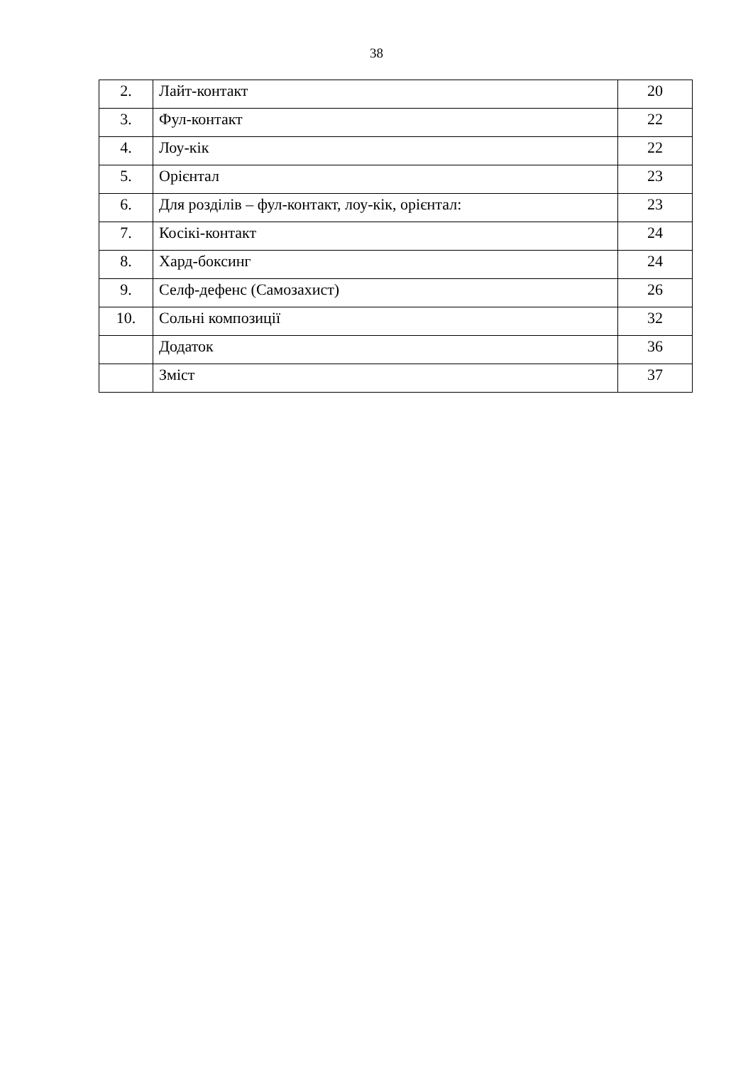38
| 2. | Лайт-контакт | 20 |
| 3. | Фул-контакт | 22 |
| 4. | Лоу-кік | 22 |
| 5. | Орієнтал | 23 |
| 6. | Для розділів – фул-контакт, лоу-кік, орієнтал: | 23 |
| 7. | Косікі-контакт | 24 |
| 8. | Хард-боксинг | 24 |
| 9. | Селф-дефенс (Самозахист) | 26 |
| 10. | Сольні композиції | 32 |
| | Додаток | 36 |
| | Зміст | 37 |